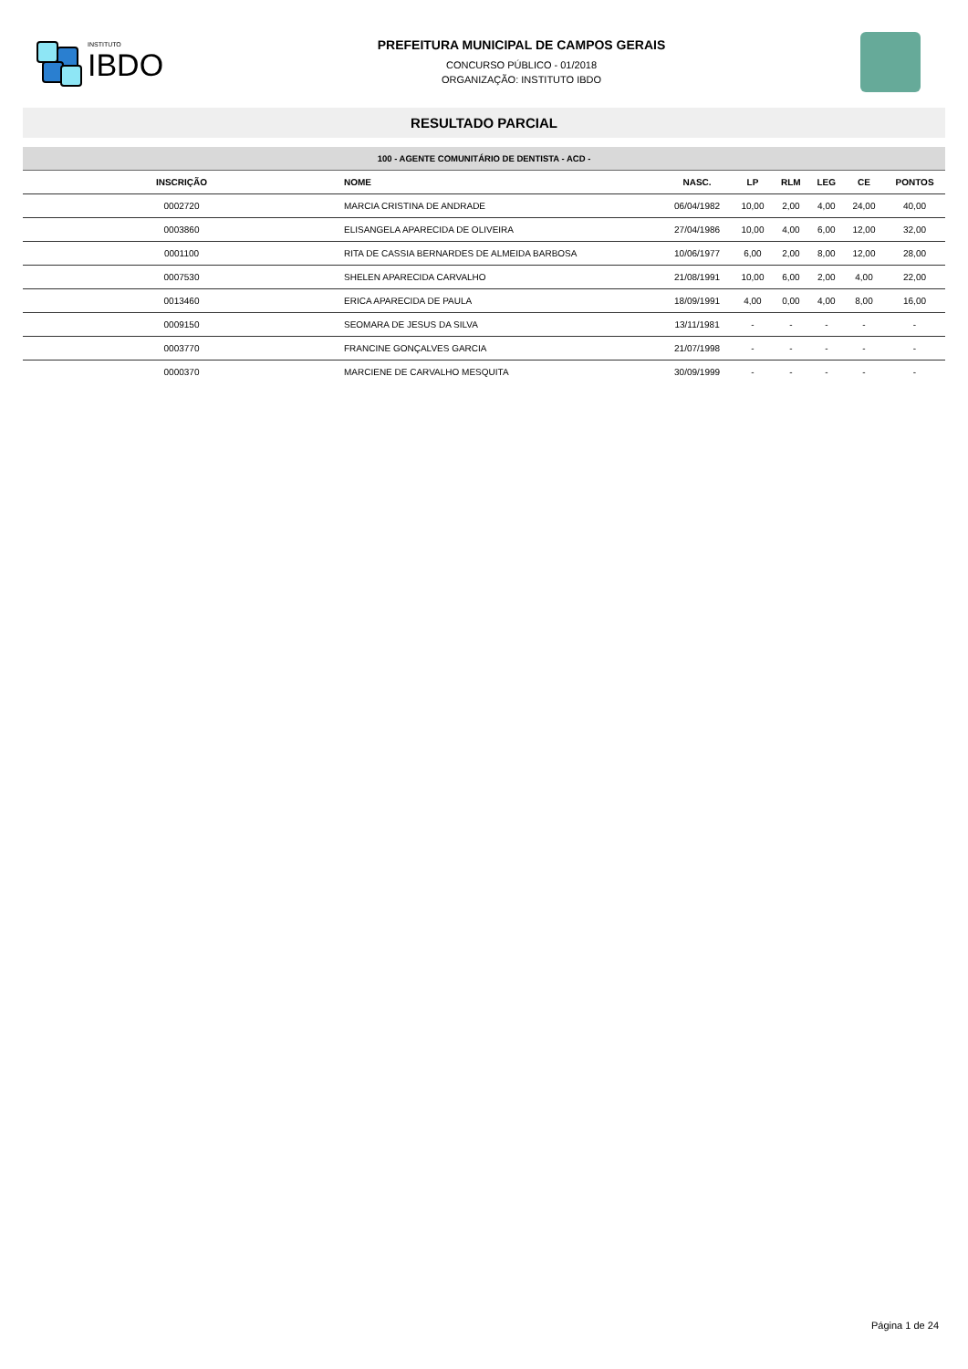INSTITUTO
IBDO
PREFEITURA MUNICIPAL DE CAMPOS GERAIS
CONCURSO PÚBLICO - 01/2018
ORGANIZAÇÃO: INSTITUTO IBDO
RESULTADO PARCIAL
100 - AGENTE COMUNITÁRIO DE DENTISTA - ACD -
| INSCRIÇÃO | NOME | NASC. | LP | RLM | LEG | CE | PONTOS |
| --- | --- | --- | --- | --- | --- | --- | --- |
| 0002720 | MARCIA CRISTINA DE ANDRADE | 06/04/1982 | 10,00 | 2,00 | 4,00 | 24,00 | 40,00 |
| 0003860 | ELISANGELA APARECIDA DE OLIVEIRA | 27/04/1986 | 10,00 | 4,00 | 6,00 | 12,00 | 32,00 |
| 0001100 | RITA DE CASSIA BERNARDES DE ALMEIDA BARBOSA | 10/06/1977 | 6,00 | 2,00 | 8,00 | 12,00 | 28,00 |
| 0007530 | SHELEN APARECIDA CARVALHO | 21/08/1991 | 10,00 | 6,00 | 2,00 | 4,00 | 22,00 |
| 0013460 | ERICA APARECIDA DE PAULA | 18/09/1991 | 4,00 | 0,00 | 4,00 | 8,00 | 16,00 |
| 0009150 | SEOMARA DE JESUS DA SILVA | 13/11/1981 | - | - | - | - | - |
| 0003770 | FRANCINE GONÇALVES GARCIA | 21/07/1998 | - | - | - | - | - |
| 0000370 | MARCIENE DE CARVALHO MESQUITA | 30/09/1999 | - | - | - | - | - |
Página 1 de 24